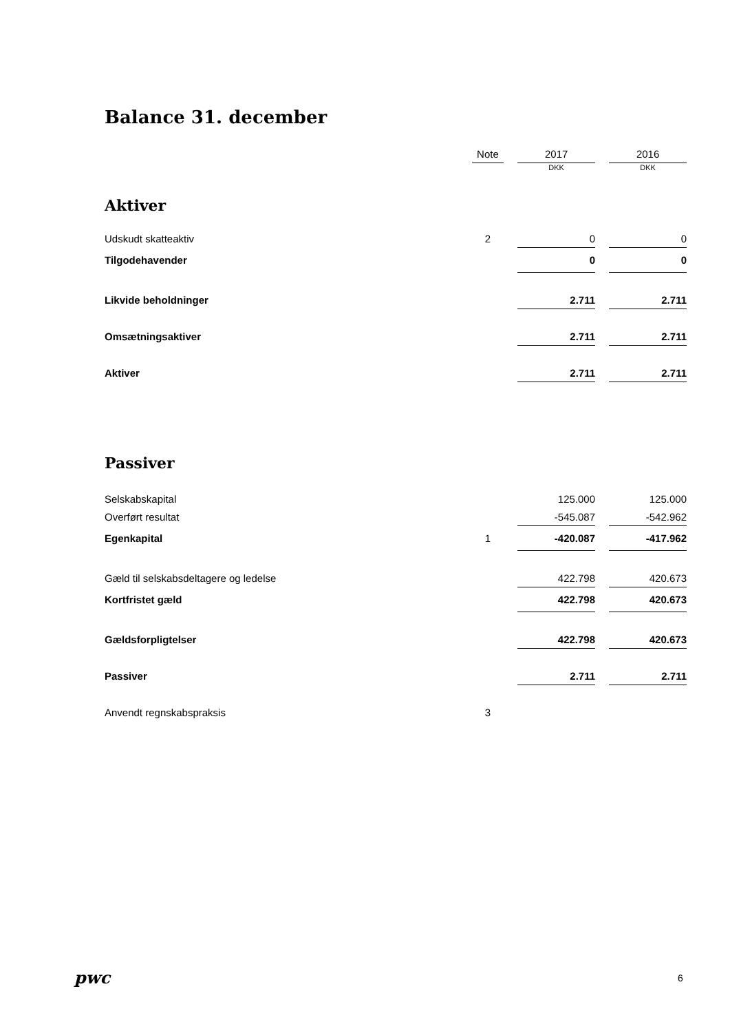Balance 31. december
| | Note | | 2017 | | 2016 |
| | | | DKK | | DKK |
| Aktiver | | | | | |
| Udskudt skatteaktiv | 2 | | 0 | | 0 |
| Tilgodehavender | | | 0 | | 0 |
| Likvide beholdninger | | | 2.711 | | 2.711 |
| Omsætningsaktiver | | | 2.711 | | 2.711 |
| Aktiver | | | 2.711 | | 2.711 |
| Passiver | | | | | |
| Selskabskapital | | | 125.000 | | 125.000 |
| Overført resultat | | | -545.087 | | -542.962 |
| Egenkapital | 1 | | -420.087 | | -417.962 |
| Gæld til selskabsdeltagere og ledelse | | | 422.798 | | 420.673 |
| Kortfristet gæld | | | 422.798 | | 420.673 |
| Gældsforpligtelser | | | 422.798 | | 420.673 |
| Passiver | | | 2.711 | | 2.711 |
| Anvendt regnskabspraksis | 3 | | | | |
pwc 6